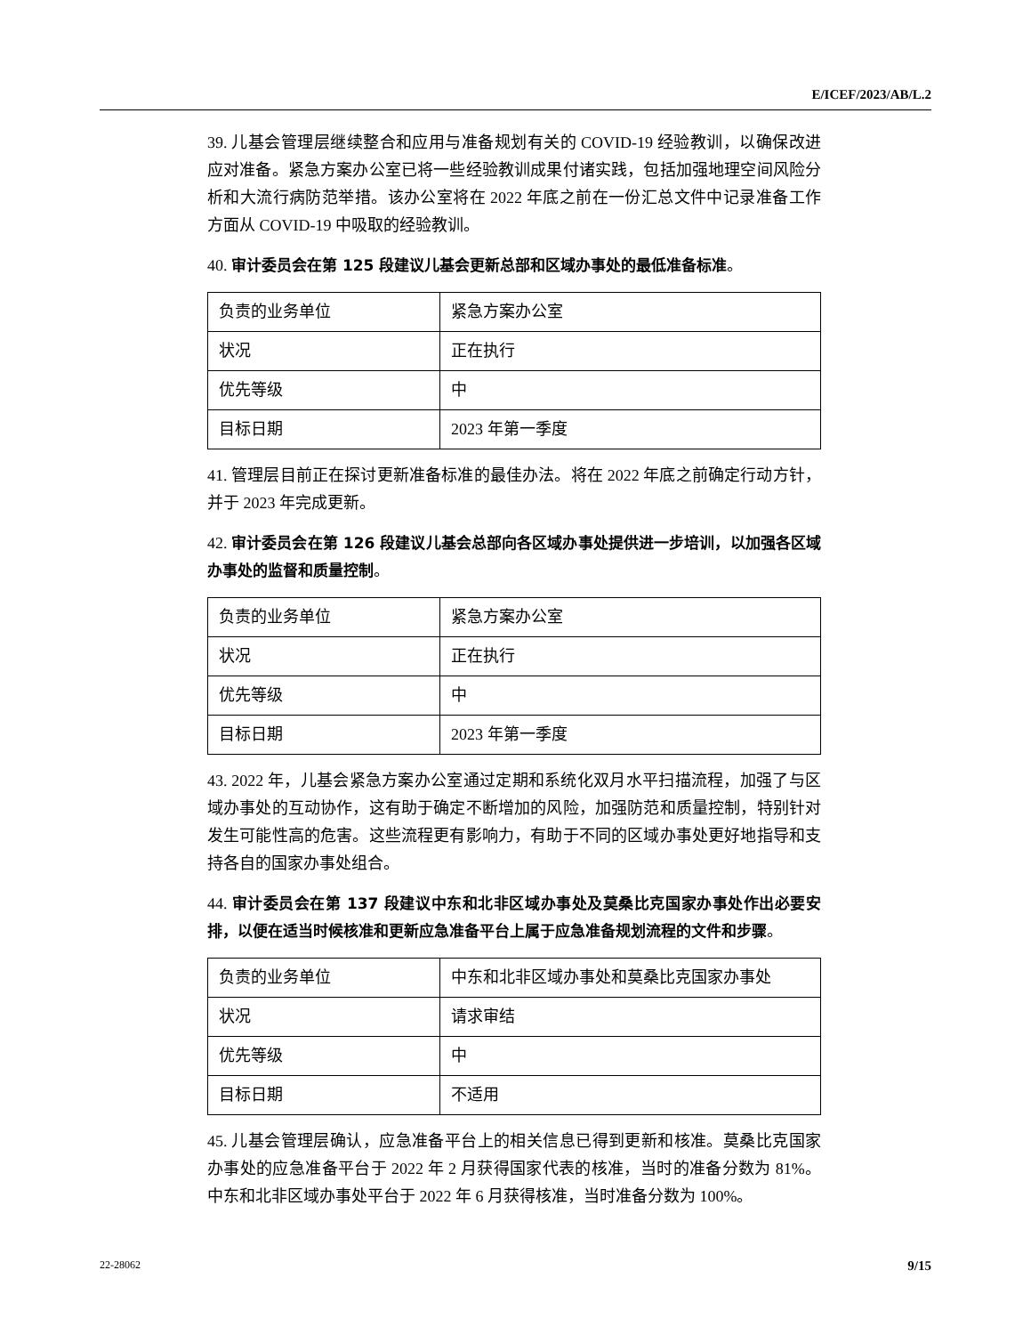E/ICEF/2023/AB/L.2
39. 儿基会管理层继续整合和应用与准备规划有关的 COVID-19 经验教训，以确保改进应对准备。紧急方案办公室已将一些经验教训成果付诸实践，包括加强地理空间风险分析和大流行病防范举措。该办公室将在 2022 年底之前在一份汇总文件中记录准备工作方面从 COVID-19 中吸取的经验教训。
40. 审计委员会在第 125 段建议儿基会更新总部和区域办事处的最低准备标准。
| 负责的业务单位 | 紧急方案办公室 |
| 状况 | 正在执行 |
| 优先等级 | 中 |
| 目标日期 | 2023 年第一季度 |
41. 管理层目前正在探讨更新准备标准的最佳办法。将在 2022 年底之前确定行动方针，并于 2023 年完成更新。
42. 审计委员会在第 126 段建议儿基会总部向各区域办事处提供进一步培训，以加强各区域办事处的监督和质量控制。
| 负责的业务单位 | 紧急方案办公室 |
| 状况 | 正在执行 |
| 优先等级 | 中 |
| 目标日期 | 2023 年第一季度 |
43. 2022 年，儿基会紧急方案办公室通过定期和系统化双月水平扫描流程，加强了与区域办事处的互动协作，这有助于确定不断增加的风险，加强防范和质量控制，特别针对发生可能性高的危害。这些流程更有影响力，有助于不同的区域办事处更好地指导和支持各自的国家办事处组合。
44. 审计委员会在第 137 段建议中东和北非区域办事处及莫桑比克国家办事处作出必要安排，以便在适当时候核准和更新应急准备平台上属于应急准备规划流程的文件和步骤。
| 负责的业务单位 | 中东和北非区域办事处和莫桑比克国家办事处 |
| 状况 | 请求审结 |
| 优先等级 | 中 |
| 目标日期 | 不适用 |
45. 儿基会管理层确认，应急准备平台上的相关信息已得到更新和核准。莫桑比克国家办事处的应急准备平台于 2022 年 2 月获得国家代表的核准，当时的准备分数为 81%。中东和北非区域办事处平台于 2022 年 6 月获得核准，当时准备分数为 100%。
22-28062 9/15